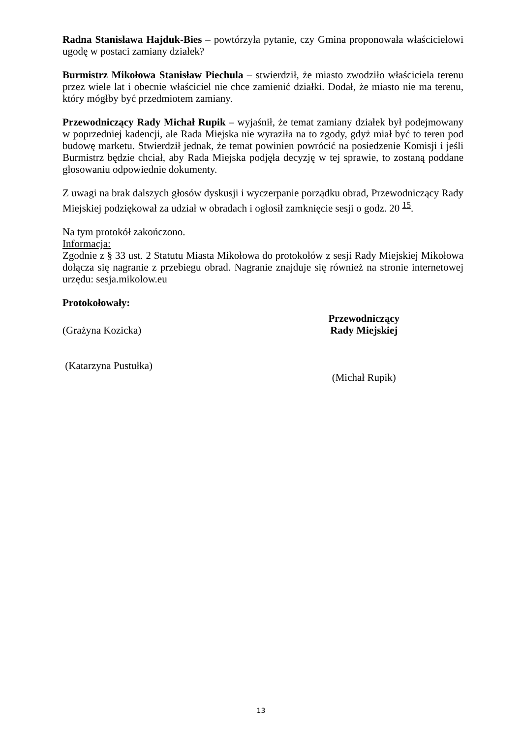Radna Stanisława Hajduk-Bies – powtórzyła pytanie, czy Gmina proponowała właścicielowi ugodę w postaci zamiany działek?
Burmistrz Mikołowa Stanisław Piechula – stwierdził, że miasto zwodziło właściciela terenu przez wiele lat i obecnie właściciel nie chce zamienić działki. Dodał, że miasto nie ma terenu, który mógłby być przedmiotem zamiany.
Przewodniczący Rady Michał Rupik – wyjaśnił, że temat zamiany działek był podejmowany w poprzedniej kadencji, ale Rada Miejska nie wyraziła na to zgody, gdyż miał być to teren pod budowę marketu. Stwierdził jednak, że temat powinien powrócić na posiedzenie Komisji i jeśli Burmistrz będzie chciał, aby Rada Miejska podjęła decyzję w tej sprawie, to zostaną poddane głosowaniu odpowiednie dokumenty.
Z uwagi na brak dalszych głosów dyskusji i wyczerpanie porządku obrad, Przewodniczący Rady Miejskiej podziękował za udział w obradach i ogłosił zamknięcie sesji o godz. 20 <sup>15</sup>.
Na tym protokół zakończono.
Informacja:
Zgodnie z § 33 ust. 2 Statutu Miasta Mikołowa do protokołów z sesji Rady Miejskiej Mikołowa dołącza się nagranie z przebiegu obrad. Nagranie znajduje się również na stronie internetowej urzędu: sesja.mikolow.eu
Protokołowały:
(Grażyna Kozicka)
(Katarzyna Pustułka)
Przewodniczący
Rady Miejskiej
(Michał Rupik)
13